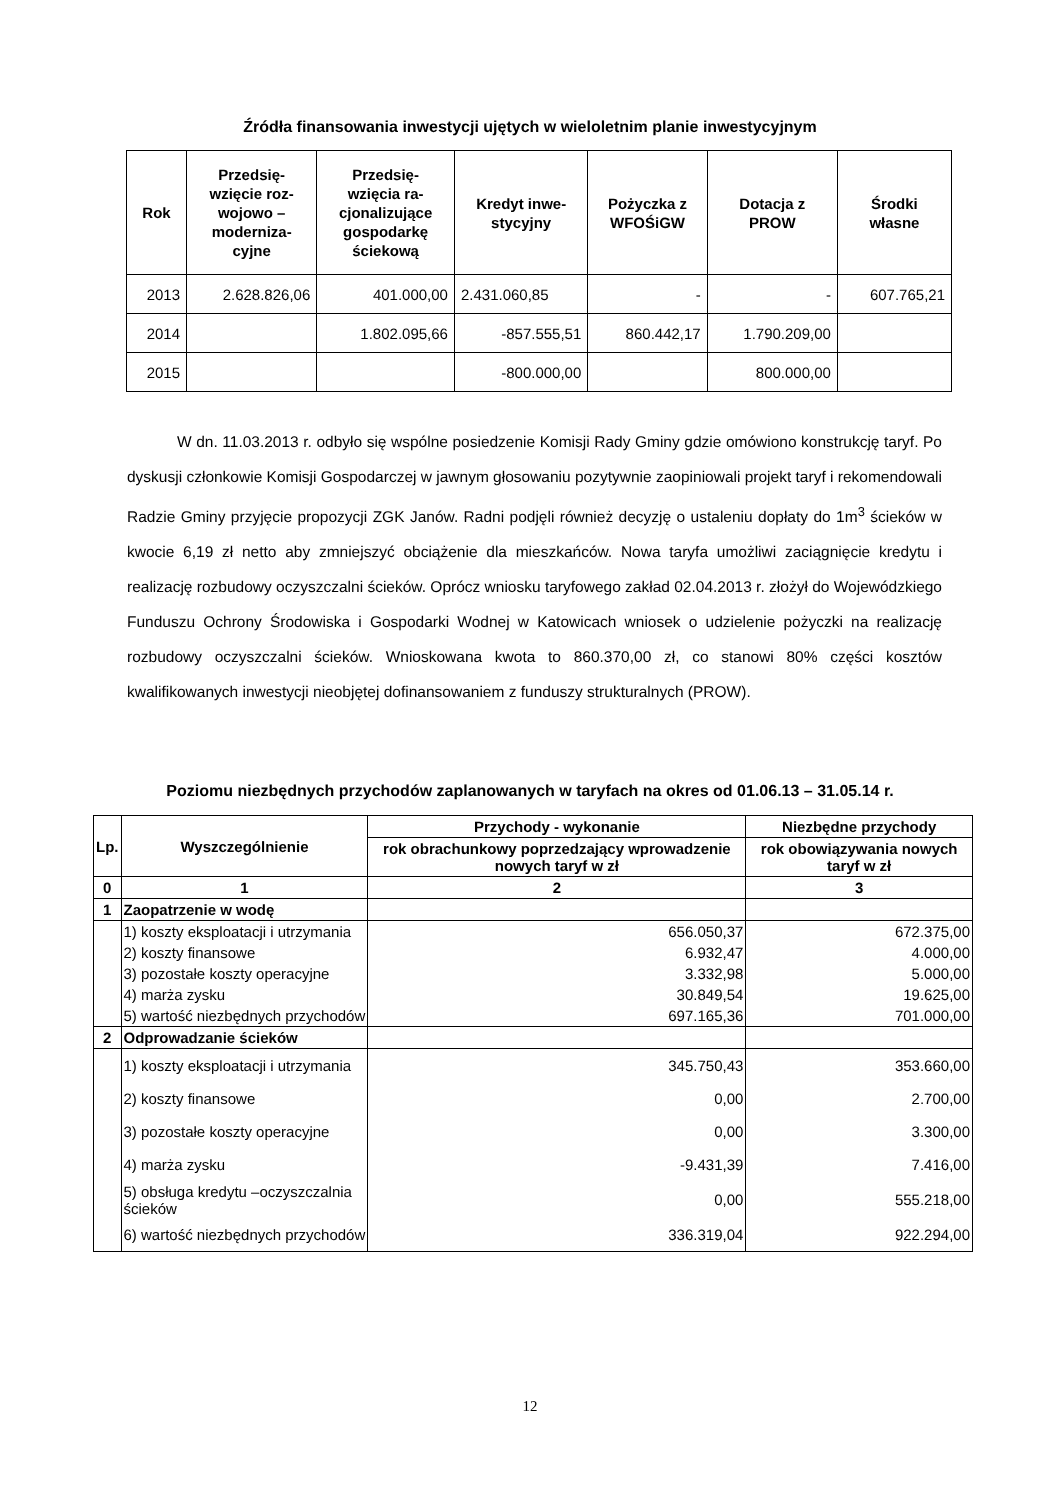Źródła finansowania inwestycji ujętych w wieloletnim planie inwestycyjnym
| Rok | Przedsię- wzięcie roz- wojowo – moderniza- cyjne | Przedsię- wzięcia ra- cjonalizujące gospodarkę ściekową | Kredyt inwe- stycyjny | Pożyczka z WFOŚiGW | Dotacja z PROW | Środki własne |
| --- | --- | --- | --- | --- | --- | --- |
| 2013 | 2.628.826,06 | 401.000,00 | 2.431.060,85 | - | - | 607.765,21 |
| 2014 | | 1.802.095,66 | -857.555,51 | 860.442,17 | 1.790.209,00 | |
| 2015 | | | -800.000,00 | | 800.000,00 | |
W dn. 11.03.2013 r. odbyło się wspólne posiedzenie Komisji Rady Gminy gdzie omówiono konstrukcję taryf. Po dyskusji członkowie Komisji Gospodarczej w jawnym głosowaniu pozytywnie zaopiniowali projekt taryf i rekomendowali Radzie Gminy przyjęcie propozycji ZGK Janów. Radni podjęli również decyzję o ustaleniu dopłaty do 1m<sup>3</sup> ścieków w kwocie 6,19 zł netto aby zmniejszyć obciążenie dla mieszkańców. Nowa taryfa umożliwi zaciągnięcie kredytu i realizację rozbudowy oczyszczalni ścieków. Oprócz wniosku taryfowego zakład 02.04.2013 r. złożył do Wojewódzkiego Funduszu Ochrony Środowiska i Gospodarki Wodnej w Katowicach wniosek o udzielenie pożyczki na realizację rozbudowy oczyszczalni ścieków. Wnioskowana kwota to 860.370,00 zł, co stanowi 80% części kosztów kwalifikowanych inwestycji nieobjętej dofinansowaniem z funduszy strukturalnych (PROW).
Poziomu niezbędnych przychodów zaplanowanych w taryfach na okres od 01.06.13 – 31.05.14 r.
| Lp. | Wyszczególnienie | Przychody - wykonanie | Niezbędne przychody |
| --- | --- | --- | --- |
| | | rok obrachunkowy poprzedzający wprowadzenie nowych taryf w zł | rok obowiązywania nowych taryf w zł |
| 0 | 1 | 2 | 3 |
| 1 | Zaopatrzenie w wodę | | |
| | 1) koszty eksploatacji i utrzymania | 656.050,37 | 672.375,00 |
| | 2) koszty finansowe | 6.932,47 | 4.000,00 |
| | 3) pozostałe koszty operacyjne | 3.332,98 | 5.000,00 |
| | 4) marża zysku | 30.849,54 | 19.625,00 |
| | 5) wartość niezbędnych przychodów | 697.165,36 | 701.000,00 |
| 2 | Odprowadzanie ścieków | | |
| | 1) koszty eksploatacji i utrzymania | 345.750,43 | 353.660,00 |
| | 2) koszty finansowe | 0,00 | 2.700,00 |
| | 3) pozostałe koszty operacyjne | 0,00 | 3.300,00 |
| | 4) marża zysku | -9.431,39 | 7.416,00 |
| | 5) obsługa kredytu –oczyszczalnia ścieków | 0,00 | 555.218,00 |
| | 6) wartość niezbędnych przychodów | 336.319,04 | 922.294,00 |
12